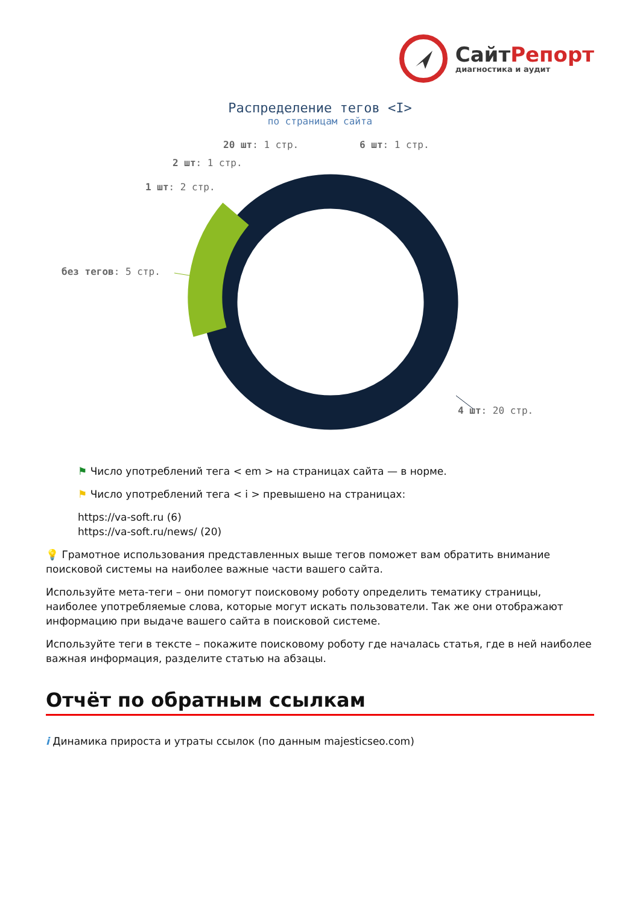СайтРепорт
диагностика и аудит
Распределение тегов <I>
по страницам сайта
20 шт: 1 стр. 6 шт: 1 стр.
2 шт: 1 стр.
1 шт: 2 стр.
без тегов: 5 стр.
4 шт: 20 стр.
⚑ Число употреблений тега < em > на страницах сайта — в норме.
⚑ Число употреблений тега < i > превышено на страницах:
https://va-soft.ru (6)
https://va-soft.ru/news/ (20)
💡 Грамотное использования представленных выше тегов поможет вам обратить внимание поисковой системы на наиболее важные части вашего сайта.
Используйте мета-теги – они помогут поисковому роботу определить тематику страницы, наиболее употребляемые слова, которые могут искать пользователи. Так же они отображают информацию при выдаче вашего сайта в поисковой системе.
Используйте теги в тексте – покажите поисковому роботу где началась статья, где в ней наиболее важная информация, разделите статью на абзацы.
Отчёт по обратным ссылкам
i Динамика прироста и утраты ссылок (по данным majesticseo.com)